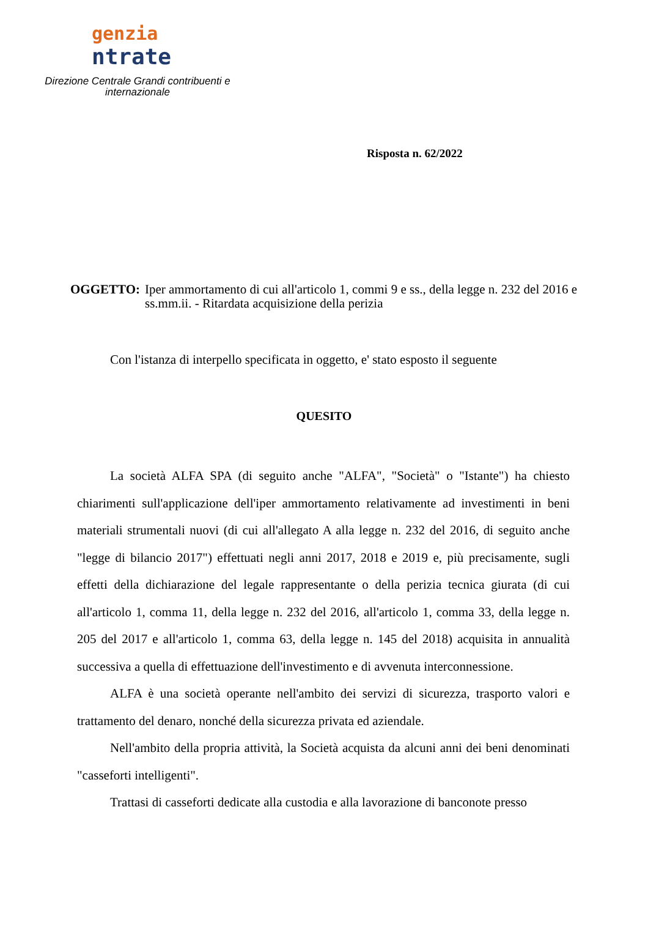genzia
ntrate
Direzione Centrale Grandi contribuenti e internazionale
Risposta n. 62/2022
OGGETTO: Iper ammortamento di cui all'articolo 1, commi 9 e ss., della legge n. 232 del 2016 e ss.mm.ii. - Ritardata acquisizione della perizia
Con l'istanza di interpello specificata in oggetto, e' stato esposto il seguente
QUESITO
La società ALFA SPA (di seguito anche "ALFA", "Società" o "Istante") ha chiesto chiarimenti sull'applicazione dell'iper ammortamento relativamente ad investimenti in beni materiali strumentali nuovi (di cui all'allegato A alla legge n. 232 del 2016, di seguito anche "legge di bilancio 2017") effettuati negli anni 2017, 2018 e 2019 e, più precisamente, sugli effetti della dichiarazione del legale rappresentante o della perizia tecnica giurata (di cui all'articolo 1, comma 11, della legge n. 232 del 2016, all'articolo 1, comma 33, della legge n. 205 del 2017 e all'articolo 1, comma 63, della legge n. 145 del 2018) acquisita in annualità successiva a quella di effettuazione dell'investimento e di avvenuta interconnessione.
ALFA è una società operante nell'ambito dei servizi di sicurezza, trasporto valori e trattamento del denaro, nonché della sicurezza privata ed aziendale.
Nell'ambito della propria attività, la Società acquista da alcuni anni dei beni denominati "casseforti intelligenti".
Trattasi di casseforti dedicate alla custodia e alla lavorazione di banconote presso